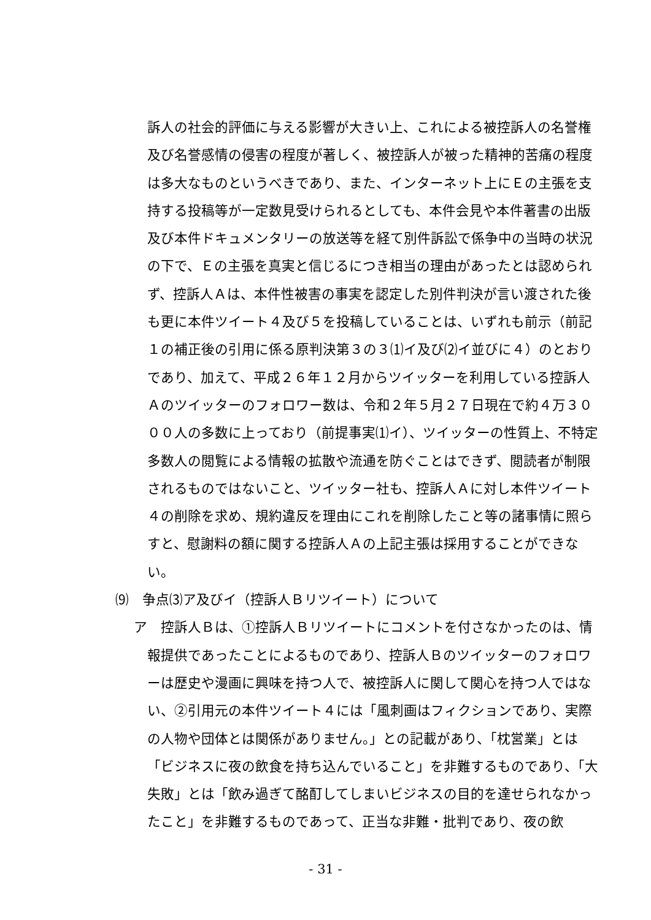訴人の社会的評価に与える影響が大きい上、これによる被控訴人の名誉権及び名誉感情の侵害の程度が著しく、被控訴人が被った精神的苦痛の程度は多大なものというべきであり、また、インターネット上にＥの主張を支持する投稿等が一定数見受けられるとしても、本件会見や本件著書の出版及び本件ドキュメンタリーの放送等を経て別件訴訟で係争中の当時の状況の下で、Ｅの主張を真実と信じるにつき相当の理由があったとは認められず、控訴人Ａは、本件性被害の事実を認定した別件判決が言い渡された後も更に本件ツイート４及び５を投稿していることは、いずれも前示（前記１の補正後の引用に係る原判決第３の３⑴イ及び⑵イ並びに４）のとおりであり、加えて、平成２６年１２月からツイッターを利用している控訴人Ａのツイッターのフォロワー数は、令和２年５月２７日現在で約４万３０００人の多数に上っており（前提事実⑴イ）、ツイッターの性質上、不特定多数人の閲覧による情報の拡散や流通を防ぐことはできず、閲読者が制限されるものではないこと、ツイッター社も、控訴人Ａに対し本件ツイート４の削除を求め、規約違反を理由にこれを削除したこと等の諸事情に照らすと、慰謝料の額に関する控訴人Ａの上記主張は採用することができない。
⑼　争点⑶ア及びイ（控訴人Ｂリツイート）について
ア　控訴人Ｂは、①控訴人Ｂリツイートにコメントを付さなかったのは、情
報提供であったことによるものであり、控訴人Ｂのツイッターのフォロワーは歴史や漫画に興味を持つ人で、被控訴人に関して関心を持つ人ではない、②引用元の本件ツイート４には「風刺画はフィクションであり、実際の人物や団体とは関係がありません。」との記載があり、「枕営業」とは「ビジネスに夜の飲食を持ち込んでいること」を非難するものであり、「大失敗」とは「飲み過ぎて酩酊してしまいビジネスの目的を達せられなかったこと」を非難するものであって、正当な非難・批判であり、夜の飲
- 31 -